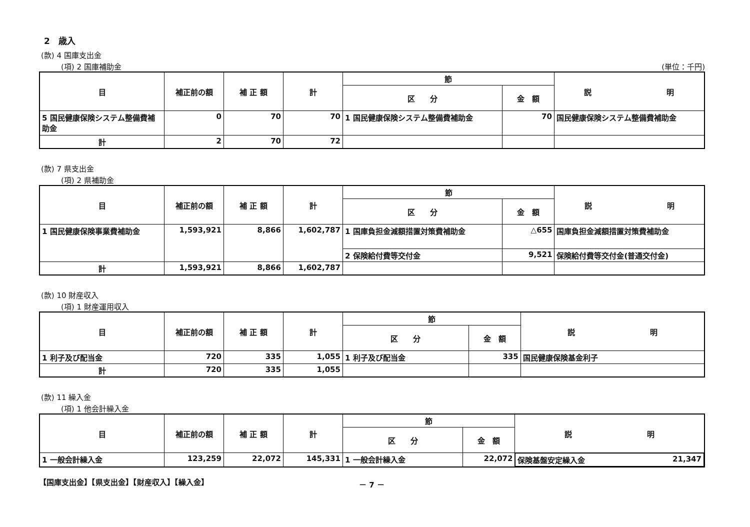2　歳入
(款) 4 国庫支出金
(項) 2 国庫補助金 (単位：千円)
| 目 | 補正前の額 | 補 正 額 | 計 | 節 | | 説 明 |
| --- | --- | --- | --- | --- | --- | --- |
| | | | | 区 分 | 金 額 | |
| 5 国民健康保険システム整備費補助金 | 0 | 70 | 70 | 1 国民健康保険システム整備費補助金 | 70 | 国民健康保険システム整備費補助金 |
| 計 | 2 | 70 | 72 | | | |
(款) 7 県支出金
(項) 2 県補助金
| 目 | 補正前の額 | 補 正 額 | 計 | 節 | | 説 明 |
| --- | --- | --- | --- | --- | --- | --- |
| | | | | 区 分 | 金 額 | |
| 1 国民健康保険事業費補助金 | 1,593,921 | 8,866 | 1,602,787 | 1 国庫負担金減額措置対策費補助金 | △655 | 国庫負担金減額措置対策費補助金 |
| | | | | 2 保険給付費等交付金 | 9,521 | 保険給付費等交付金(普通交付金) |
| 計 | 1,593,921 | 8,866 | 1,602,787 | | | |
(款) 10 財産収入
(項) 1 財産運用収入
| 目 | 補正前の額 | 補 正 額 | 計 | 節 | | 説 明 |
| --- | --- | --- | --- | --- | --- | --- |
| | | | | 区 分 | 金 額 | |
| 1 利子及び配当金 | 720 | 335 | 1,055 | 1 利子及び配当金 | 335 | 国民健康保険基金利子 |
| 計 | 720 | 335 | 1,055 | | | |
(款) 11 繰入金
(項) 1 他会計繰入金
| 目 | 補正前の額 | 補 正 額 | 計 | 節 | | 説 明 |
| --- | --- | --- | --- | --- | --- | --- |
| | | | | 区 分 | 金 額 | |
| 1 一般会計繰入金 | 123,259 | 22,072 | 145,331 | 1 一般会計繰入金 | 22,072 | 保険基盤安定繰入金 21,347 |
【国庫支出金】【県支出金】【財産収入】【繰入金】 － 7 －